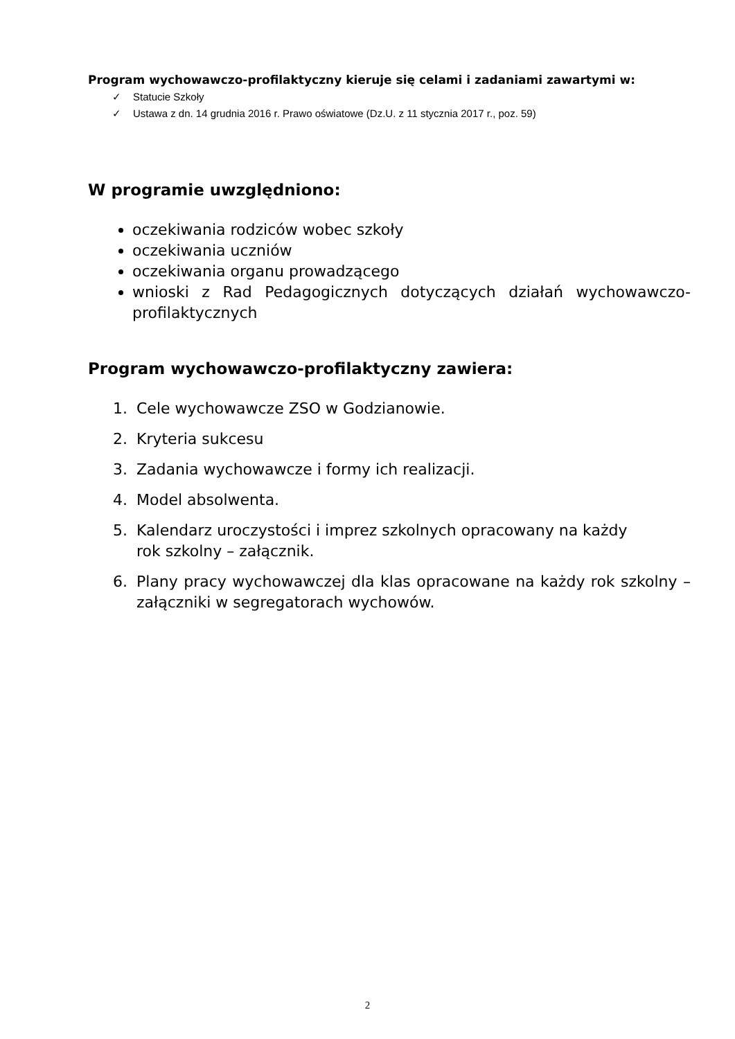Program wychowawczo-profilaktyczny kieruje się celami i zadaniami zawartymi w:
✓ Statucie Szkoły
✓ Ustawa z dn. 14 grudnia 2016 r. Prawo oświatowe (Dz.U. z 11 stycznia 2017 r., poz. 59)
W programie uwzględniono:
oczekiwania rodziców wobec szkoły
oczekiwania uczniów
oczekiwania organu prowadzącego
wnioski z Rad Pedagogicznych dotyczących działań wychowawczo-profilaktycznych
Program wychowawczo-profilaktyczny zawiera:
1. Cele wychowawcze ZSO w Godzianowie.
2. Kryteria sukcesu
3. Zadania wychowawcze i formy ich realizacji.
4. Model absolwenta.
5. Kalendarz uroczystości i imprez szkolnych opracowany na każdy
rok szkolny – załącznik.
6. Plany pracy wychowawczej dla klas opracowane na każdy rok szkolny – załączniki w segregatorach wychowów.
2